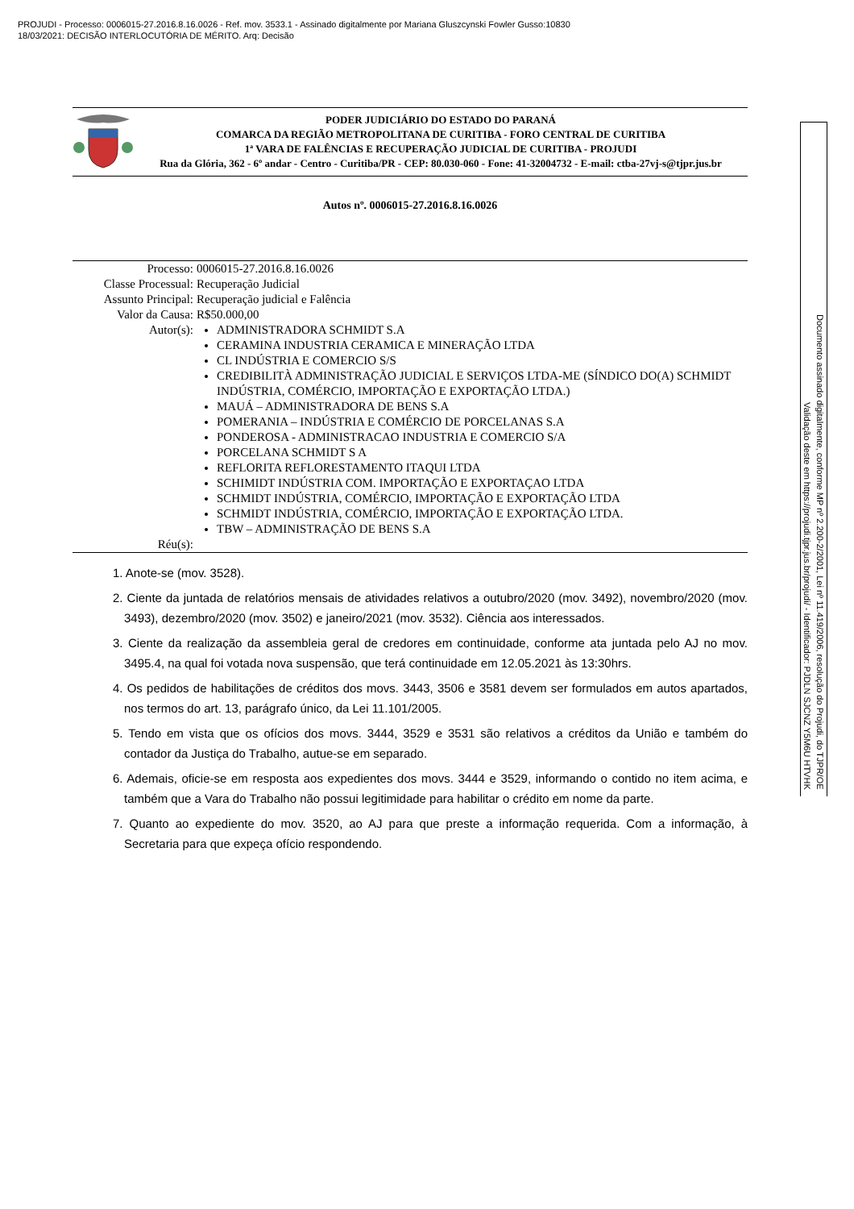PROJUDI - Processo: 0006015-27.2016.8.16.0026 - Ref. mov. 3533.1 - Assinado digitalmente por Mariana Gluszcynski Fowler Gusso:10830
18/03/2021: DECISÃO INTERLOCUTÓRIA DE MÉRITO. Arq: Decisão
PODER JUDICIÁRIO DO ESTADO DO PARANÁ
COMARCA DA REGIÃO METROPOLITANA DE CURITIBA - FORO CENTRAL DE CURITIBA
1ª VARA DE FALÊNCIAS E RECUPERAÇÃO JUDICIAL DE CURITIBA - PROJUDI
Rua da Glória, 362 - 6º andar - Centro - Curitiba/PR - CEP: 80.030-060 - Fone: 41-32004732 - E-mail: ctba-27vj-s@tjpr.jus.br
Autos nº. 0006015-27.2016.8.16.0026
| Processo: | 0006015-27.2016.8.16.0026 |
| Classe Processual: | Recuperação Judicial |
| Assunto Principal: | Recuperação judicial e Falência |
| Valor da Causa: | R$50.000,00 |
| Autor(s): | ADMINISTRADORA SCHMIDT S.A CERAMINA INDUSTRIA CERAMICA E MINERAÇÃO LTDA CL INDÚSTRIA E COMERCIO S/S CREDIBILITÀ ADMINISTRAÇÃO JUDICIAL E SERVIÇOS LTDA-ME (SÍNDICO DO(A) SCHMIDT INDÚSTRIA, COMÉRCIO, IMPORTAÇÃO E EXPORTAÇÃO LTDA.) MAUÁ – ADMINISTRADORA DE BENS S.A POMERANIA – INDÚSTRIA E COMÉRCIO DE PORCELANAS S.A PONDEROSA - ADMINISTRACAO INDUSTRIA E COMERCIO S/A PORCELANA SCHMIDT S A REFLORITA REFLORESTAMENTO ITAQUI LTDA SCHIMIDT INDÚSTRIA COM. IMPORTAÇÃO E EXPORTAÇAO LTDA SCHMIDT INDÚSTRIA, COMÉRCIO, IMPORTAÇÃO E EXPORTAÇÃO LTDA SCHMIDT INDÚSTRIA, COMÉRCIO, IMPORTAÇÃO E EXPORTAÇÃO LTDA. TBW – ADMINISTRAÇÃO DE BENS S.A |
| Réu(s): | |
1. Anote-se (mov. 3528).
2. Ciente da juntada de relatórios mensais de atividades relativos a outubro/2020 (mov. 3492), novembro/2020 (mov. 3493), dezembro/2020 (mov. 3502) e janeiro/2021 (mov. 3532). Ciência aos interessados.
3. Ciente da realização da assembleia geral de credores em continuidade, conforme ata juntada pelo AJ no mov. 3495.4, na qual foi votada nova suspensão, que terá continuidade em 12.05.2021 às 13:30hrs.
4. Os pedidos de habilitações de créditos dos movs. 3443, 3506 e 3581 devem ser formulados em autos apartados, nos termos do art. 13, parágrafo único, da Lei 11.101/2005.
5. Tendo em vista que os ofícios dos movs. 3444, 3529 e 3531 são relativos a créditos da União e também do contador da Justiça do Trabalho, autue-se em separado.
6. Ademais, oficie-se em resposta aos expedientes dos movs. 3444 e 3529, informando o contido no item acima, e também que a Vara do Trabalho não possui legitimidade para habilitar o crédito em nome da parte.
7. Quanto ao expediente do mov. 3520, ao AJ para que preste a informação requerida. Com a informação, à Secretaria para que expeça ofício respondendo.
Documento assinado digitalmente, conforme MP nº 2.200-2/2001, Lei nº 11.419/2006, resolução do Projudi, do TJPR/OE
Validação deste em https://projudi.tjpr.jus.br/projudi/ - Identificador: PJDLN SJCNZ Y5M6U HTVHK